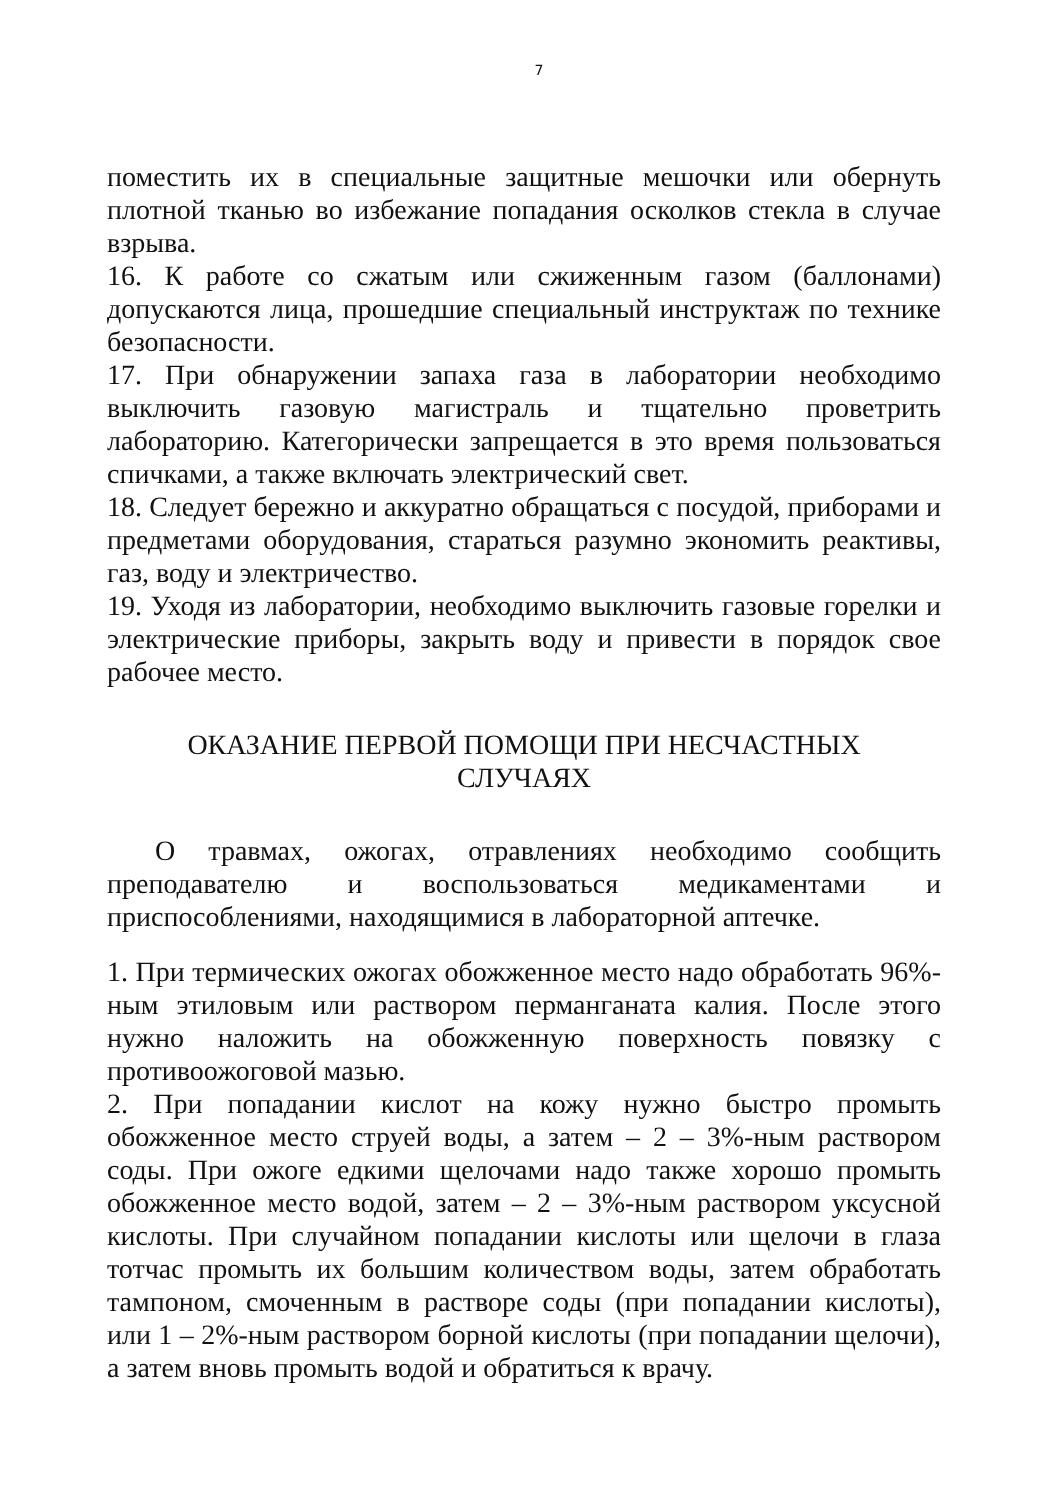7
поместить их в специальные защитные мешочки или обернуть плотной тканью во избежание попадания осколков стекла в случае взрыва.
16. К работе со сжатым или сжиженным газом (баллонами) допускаются лица, прошедшие специальный инструктаж по технике безопасности.
17. При обнаружении запаха газа в лаборатории необходимо выключить газовую магистраль и тщательно проветрить лабораторию. Категорически запрещается в это время пользоваться спичками, а также включать электрический свет.
18. Следует бережно и аккуратно обращаться с посудой, приборами и предметами оборудования, стараться разумно экономить реактивы, газ, воду и электричество.
19. Уходя из лаборатории, необходимо выключить газовые горелки и электрические приборы, закрыть воду и привести в порядок свое рабочее место.
ОКАЗАНИЕ ПЕРВОЙ ПОМОЩИ ПРИ НЕСЧАСТНЫХ
СЛУЧАЯХ
О травмах, ожогах, отравлениях необходимо сообщить преподавателю и воспользоваться медикаментами и приспособлениями, находящимися в лабораторной аптечке.
1. При термических ожогах обожженное место надо обработать 96%-ным этиловым или раствором перманганата калия. После этого нужно наложить на обожженную поверхность повязку с противоожоговой мазью.
2. При попадании кислот на кожу нужно быстро промыть обожженное место струей воды, а затем – 2 – 3%-ным раствором соды. При ожоге едкими щелочами надо также хорошо промыть обожженное место водой, затем – 2 – 3%-ным раствором уксусной кислоты. При случайном попадании кислоты или щелочи в глаза тотчас промыть их большим количеством воды, затем обработать тампоном, смоченным в растворе соды (при попадании кислоты), или 1 – 2%-ным раствором борной кислоты (при попадании щелочи), а затем вновь промыть водой и обратиться к врачу.